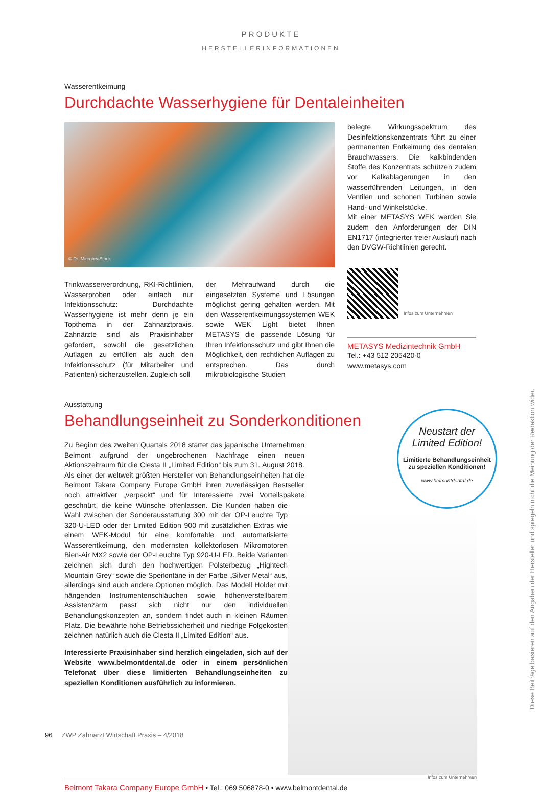PRODUKTE
HERSTELLERINFORMATIONEN
Wasserentkeimung
Durchdachte Wasserhygiene für Dentaleinheiten
© Dr_Microbe/iStock
Trinkwasserverordnung, RKI-Richtlinien, Wasserproben oder einfach nur Infektionsschutz: Durchdachte Wasserhygiene ist mehr denn je ein Topthema in der Zahnarztpraxis. Zahnärzte sind als Praxisinhaber gefordert, sowohl die gesetzlichen Auflagen zu erfüllen als auch den Infektionsschutz (für Mitarbeiter und Patienten) sicherzustellen. Zugleich soll
der Mehraufwand durch die eingesetzten Systeme und Lösungen möglichst gering gehalten werden. Mit den Wasserentkeimungssystemen WEK sowie WEK Light bietet Ihnen METASYS die passende Lösung für Ihren Infektionsschutz und gibt Ihnen die Möglichkeit, den rechtlichen Auflagen zu entsprechen. Das durch mikrobiologische Studien
belegte Wirkungsspektrum des Desinfektionskonzentrats führt zu einer permanenten Entkeimung des dentalen Brauchwassers. Die kalkbindenden Stoffe des Konzentrats schützen zudem vor Kalkablagerungen in den wasserführenden Leitungen, in den Ventilen und schonen Turbinen sowie Hand- und Winkelstücke.
Mit einer METASYS WEK werden Sie zudem den Anforderungen der DIN EN1717 (integrierter freier Auslauf) nach den DVGW-Richtlinien gerecht.
Infos zum Unternehmen
METASYS Medizintechnik GmbH
Tel.: +43 512 205420-0
www.metasys.com
Ausstattung
Neustart der
Limited Edition!
Limitierte Behandlungseinheit
zu speziellen Konditionen!
www.belmontdental.de
Behandlungseinheit zu Sonderkonditionen
Zu Beginn des zweiten Quartals 2018 startet das japanische Unternehmen Belmont aufgrund der ungebrochenen Nachfrage einen neuen Aktionszeitraum für die Clesta II „Limited Edition“ bis zum 31. August 2018. Als einer der weltweit größten Hersteller von Behandlungseinheiten hat die Belmont Takara Company Europe GmbH ihren zuverlässigen Bestseller noch attraktiver „verpackt“ und für Interessierte zwei Vorteilspakete geschnürt, die keine Wünsche offenlassen. Die Kunden haben die Wahl zwischen der Sonderausstattung 300 mit der OP-Leuchte Typ 320-U-LED oder der Limited Edition 900 mit zusätzlichen Extras wie einem WEK-Modul für eine komfortable und automatisierte Wasserentkeimung, den modernsten kollektorlosen Mikromotoren Bien-Air MX2 sowie der OP-Leuchte Typ 920-U-LED. Beide Varianten zeichnen sich durch den hochwertigen Polsterbezug „Hightech Mountain Grey“ sowie die Speifontäne in der Farbe „Silver Metal“ aus, allerdings sind auch andere Optionen möglich. Das Modell Holder mit hängenden Instrumentenschläuchen sowie höhenverstellbarem Assistenzarm passt sich nicht nur den individuellen Behandlungskonzepten an, sondern findet auch in kleinen Räumen Platz. Die bewährte hohe Betriebssicherheit und niedrige Folgekosten zeichnen natürlich auch die Clesta II „Limited Edition“ aus.
Interessierte Praxisinhaber sind herzlich eingeladen, sich auf der Website www.belmontdental.de oder in einem persönlichen Telefonat über diese limitierten Behandlungseinheiten zu speziellen Konditionen ausführlich zu informieren.
Infos zum Unternehmen
Belmont Takara Company Europe GmbH • Tel.: 069 506878-0 • www.belmontdental.de
Diese Beiträge basieren auf den Angaben der Hersteller und spiegeln nicht die Meinung der Redaktion wider.
96 ZWP Zahnarzt Wirtschaft Praxis – 4/2018